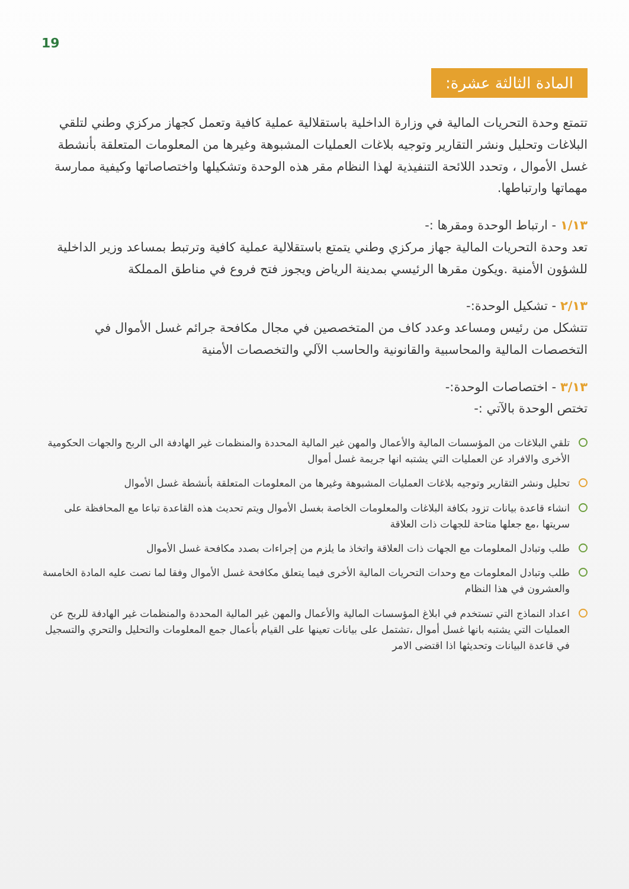19
المادة الثالثة عشرة:
تتمتع وحدة التحريات المالية في وزارة الداخلية باستقلالية عملية كافية وتعمل كجهاز مركزي وطني لتلقي البلاغات وتحليل ونشر التقارير وتوجيه بلاغات العمليات المشبوهة وغيرها من المعلومات المتعلقة بأنشطة غسل الأموال ، وتحدد اللائحة التنفيذية لهذا النظام مقر هذه الوحدة وتشكيلها واختصاصاتها وكيفية ممارسة مهماتها وارتباطها.
١/١٣ - ارتباط الوحدة ومقرها :-
تعد وحدة التحريات المالية جهاز مركزي وطني يتمتع باستقلالية عملية كافية وترتبط بمساعد وزير الداخلية للشؤون الأمنية .ويكون مقرها الرئيسي بمدينة الرياض ويجوز فتح فروع في مناطق المملكة
٢/١٣ - تشكيل الوحدة:-
تتشكل من رئيس ومساعد وعدد كاف من المتخصصين في مجال مكافحة جرائم غسل الأموال في التخصصات المالية والمحاسبية والقانونية والحاسب الآلي والتخصصات الأمنية
٣/١٣ - اختصاصات الوحدة:-
تختص الوحدة بالآتي :-
تلقي البلاغات من المؤسسات المالية والأعمال والمهن غير المالية المحددة والمنظمات غير الهادفة الى الربح والجهات الحكومية الأخرى والافراد عن العمليات التي يشتبه انها جريمة غسل أموال
تحليل ونشر التقارير وتوجيه بلاغات العمليات المشبوهة وغيرها من المعلومات المتعلقة بأنشطة غسل الأموال
انشاء قاعدة بيانات تزود بكافة البلاغات والمعلومات الخاصة بغسل الأموال ويتم تحديث هذه القاعدة تباعا مع المحافظة على سريتها ،مع جعلها متاحة للجهات ذات العلاقة
طلب وتبادل المعلومات مع الجهات ذات العلاقة واتخاذ ما يلزم من إجراءات بصدد مكافحة غسل الأموال
طلب وتبادل المعلومات مع وحدات التحريات المالية الأخرى فيما يتعلق مكافحة غسل الأموال وفقا لما نصت عليه المادة الخامسة والعشرون في هذا النظام
اعداد النماذج التي تستخدم في ابلاغ المؤسسات المالية والأعمال والمهن غير المالية المحددة والمنظمات غير الهادفة للربح عن العمليات التي يشتبه بانها غسل أموال ،تشتمل على بيانات تعينها على القيام بأعمال جمع المعلومات والتحليل والتحري والتسجيل في قاعدة البيانات وتحديثها اذا اقتضى الامر